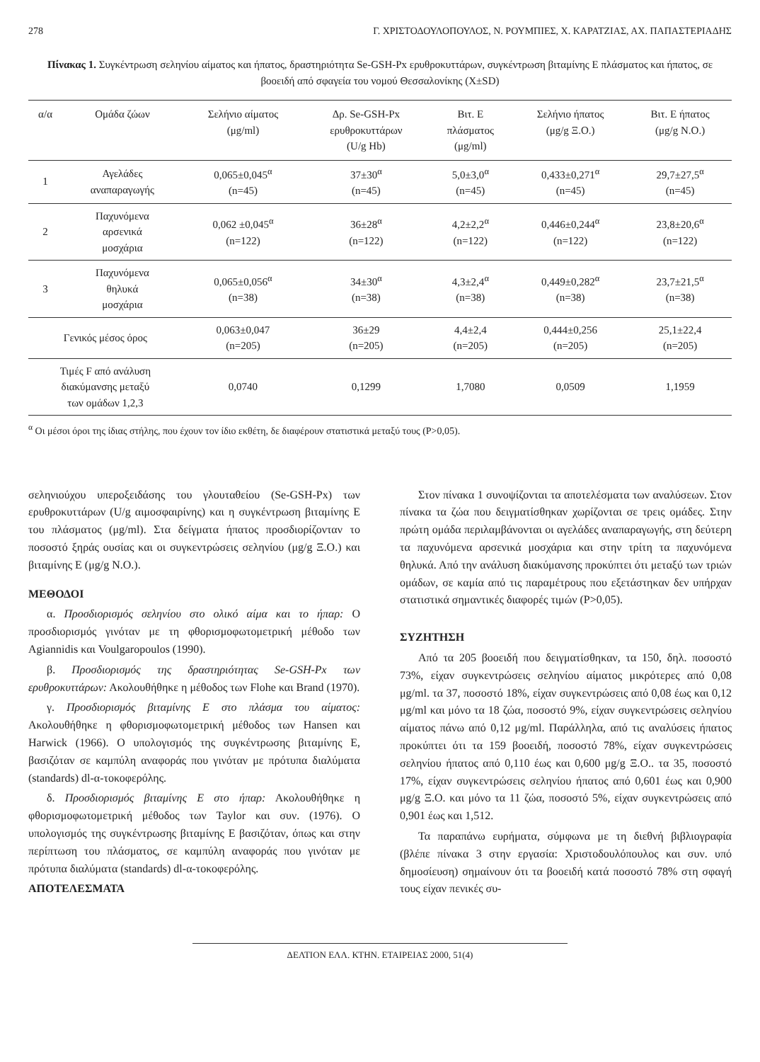278 Γ. ΧΡΙΣΤΟΔΟΥΛΟΠΟΥΛΟΣ, Ν. ΡΟΥΜΠΙΕΣ, Χ. ΚΑΡΑΤΖΙΑΣ, ΑΧ. ΠΑΠΑΣΤΕΡΙΑΔΗΣ
Πίνακας 1. Συγκέντρωση σεληνίου αίματος και ήπατος, δραστηριότητα Se-GSH-Px ερυθροκυττάρων, συγκέντρωση βιταμίνης Ε πλάσματος και ήπατος, σε βοοειδή από σφαγεία του νομού Θεσσαλονίκης (X±SD)
| α/α | Ομάδα ζώων | Σελήνιο αίματος (μg/ml) | Δρ. Se-GSH-Px ερυθροκυττάρων (U/g Hb) | Βιτ. Ε πλάσματος (μg/ml) | Σελήνιο ήπατος (μg/g Ξ.Ο.) | Βιτ. Ε ήπατος (μg/g Ν.Ο.) |
| --- | --- | --- | --- | --- | --- | --- |
| 1 | Αγελάδες αναπαραγωγής | 0,065±0,045<sup>α</sup> (n=45) | 37±30<sup>α</sup> (n=45) | 5,0±3,0<sup>α</sup> (n=45) | 0,433±0,271<sup>α</sup> (n=45) | 29,7±27,5<sup>α</sup> (n=45) |
| 2 | Παχυνόμενα αρσενικά μοσχάρια | 0,062 ±0,045<sup>α</sup> (n=122) | 36±28<sup>α</sup> (n=122) | 4,2±2,2<sup>α</sup> (n=122) | 0,446±0,244<sup>α</sup> (n=122) | 23,8±20,6<sup>α</sup> (n=122) |
| 3 | Παχυνόμενα θηλυκά μοσχάρια | 0,065±0,056<sup>α</sup> (n=38) | 34±30<sup>α</sup> (n=38) | 4,3±2,4<sup>α</sup> (n=38) | 0,449±0,282<sup>α</sup> (n=38) | 23,7±21,5<sup>α</sup> (n=38) |
| Γενικός μέσος όρος | | 0,063±0,047 (n=205) | 36±29 (n=205) | 4,4±2,4 (n=205) | 0,444±0,256 (n=205) | 25,1±22,4 (n=205) |
| Τιμές F από ανάλυση διακύμανσης μεταξύ των ομάδων 1,2,3 | | 0,0740 | 0,1299 | 1,7080 | 0,0509 | 1,1959 |
<sup>α</sup> Οι μέσοι όροι της ίδιας στήλης, που έχουν τον ίδιο εκθέτη, δε διαφέρουν στατιστικά μεταξύ τους (P>0,05).
σεληνιούχου υπεροξειδάσης του γλουταθείου (Se-GSH-Px) των ερυθροκυττάρων (U/g αιμοσφαιρίνης) και η συγκέντρωση βιταμίνης Ε του πλάσματος (μg/ml). Στα δείγματα ήπατος προσδιορίζονταν το ποσοστό ξηράς ουσίας και οι συγκεντρώσεις σεληνίου (μg/g Ξ.Ο.) και βιταμίνης Ε (μg/g Ν.Ο.).
ΜΕΘΟΔΟΙ
α. Προσδιορισμός σεληνίου στο ολικό αίμα και το ήπαρ: Ο προσδιορισμός γινόταν με τη φθορισμοφωτομετρική μέθοδο των Agiannidis και Voulgaropoulos (1990).
β. Προσδιορισμός της δραστηριότητας Se-GSH-Px των ερυθροκυττάρων: Ακολουθήθηκε η μέθοδος των Flohe και Brand (1970).
γ. Προσδιορισμός βιταμίνης Ε στο πλάσμα του αίματος: Ακολουθήθηκε η φθορισμοφωτομετρική μέθοδος των Hansen και Harwick (1966). Ο υπολογισμός της συγκέντρωσης βιταμίνης Ε, βασιζόταν σε καμπύλη αναφοράς που γινόταν με πρότυπα διαλύματα (standards) dl-α-τοκοφερόλης.
δ. Προσδιορισμός βιταμίνης Ε στο ήπαρ: Ακολουθήθηκε η φθορισμοφωτομετρική μέθοδος των Taylor και συν. (1976). Ο υπολογισμός της συγκέντρωσης βιταμίνης Ε βασιζόταν, όπως και στην περίπτωση του πλάσματος, σε καμπύλη αναφοράς που γινόταν με πρότυπα διαλύματα (standards) dl-α-τοκοφερόλης.
ΑΠΟΤΕΛΕΣΜΑΤΑ
Στον πίνακα 1 συνοψίζονται τα αποτελέσματα των αναλύσεων. Στον πίνακα τα ζώα που δειγματίσθηκαν χωρίζονται σε τρεις ομάδες. Στην πρώτη ομάδα περιλαμβάνονται οι αγελάδες αναπαραγωγής, στη δεύτερη τα παχυνόμενα αρσενικά μοσχάρια και στην τρίτη τα παχυνόμενα θηλυκά. Από την ανάλυση διακύμανσης προκύπτει ότι μεταξύ των τριών ομάδων, σε καμία από τις παραμέτρους που εξετάστηκαν δεν υπήρχαν στατιστικά σημαντικές διαφορές τιμών (P>0,05).
ΣΥΖΗΤΗΣΗ
Από τα 205 βοοειδή που δειγματίσθηκαν, τα 150, δηλ. ποσοστό 73%, είχαν συγκεντρώσεις σεληνίου αίματος μικρότερες από 0,08 μg/ml. τα 37, ποσοστό 18%, είχαν συγκεντρώσεις από 0,08 έως και 0,12 μg/ml και μόνο τα 18 ζώα, ποσοστό 9%, είχαν συγκεντρώσεις σεληνίου αίματος πάνω από 0,12 μg/ml. Παράλληλα, από τις αναλύσεις ήπατος προκύπτει ότι τα 159 βοοειδή, ποσοστό 78%, είχαν συγκεντρώσεις σεληνίου ήπατος από 0,110 έως και 0,600 μg/g Ξ.Ο.. τα 35, ποσοστό 17%, είχαν συγκεντρώσεις σεληνίου ήπατος από 0,601 έως και 0,900 μg/g Ξ.Ο. και μόνο τα 11 ζώα, ποσοστό 5%, είχαν συγκεντρώσεις από 0,901 έως και 1,512.
Τα παραπάνω ευρήματα, σύμφωνα με τη διεθνή βιβλιογραφία (βλέπε πίνακα 3 στην εργασία: Χριστοδουλόπουλος και συν. υπό δημοσίευση) σημαίνουν ότι τα βοοειδή κατά ποσοστό 78% στη σφαγή τους είχαν πενικές συ-
ΔΕΛΤΙΟΝ ΕΛΛ. ΚΤΗΝ. ΕΤΑΙΡΕΙΑΣ 2000, 51(4)